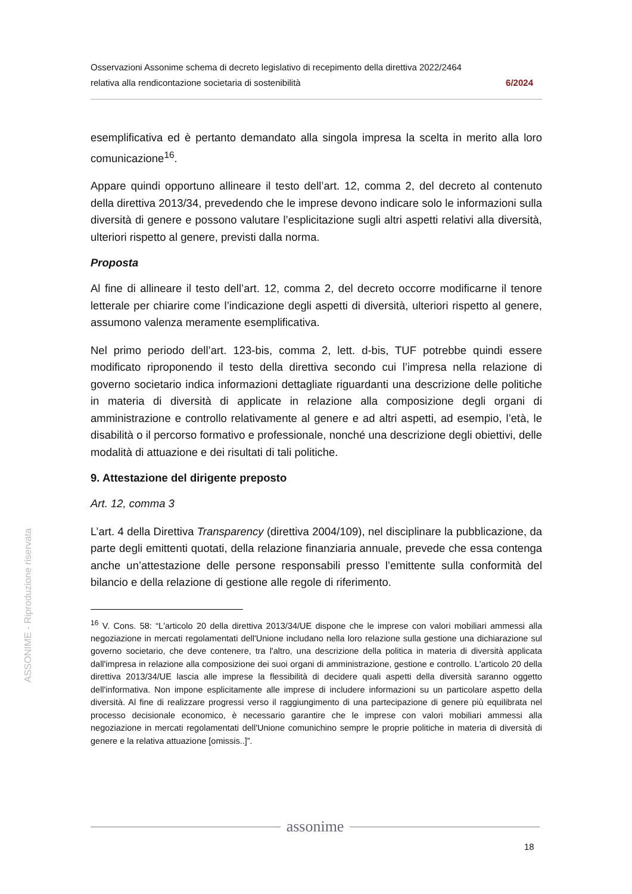Osservazioni Assonime schema di decreto legislativo di recepimento della direttiva 2022/2464
relativa alla rendicontazione societaria di sostenibilità 6/2024
esemplificativa ed è pertanto demandato alla singola impresa la scelta in merito alla loro comunicazione<sup>16</sup>.
Appare quindi opportuno allineare il testo dell’art. 12, comma 2, del decreto al contenuto della direttiva 2013/34, prevedendo che le imprese devono indicare solo le informazioni sulla diversità di genere e possono valutare l’esplicitazione sugli altri aspetti relativi alla diversità, ulteriori rispetto al genere, previsti dalla norma.
Proposta
Al fine di allineare il testo dell’art. 12, comma 2, del decreto occorre modificarne il tenore letterale per chiarire come l’indicazione degli aspetti di diversità, ulteriori rispetto al genere, assumono valenza meramente esemplificativa.
Nel primo periodo dell’art. 123-bis, comma 2, lett. d-bis, TUF potrebbe quindi essere modificato riproponendo il testo della direttiva secondo cui l’impresa nella relazione di governo societario indica informazioni dettagliate riguardanti una descrizione delle politiche in materia di diversità di applicate in relazione alla composizione degli organi di amministrazione e controllo relativamente al genere e ad altri aspetti, ad esempio, l’età, le disabilità o il percorso formativo e professionale, nonché una descrizione degli obiettivi, delle modalità di attuazione e dei risultati di tali politiche.
9. Attestazione del dirigente preposto
Art. 12, comma 3
L’art. 4 della Direttiva Transparency (direttiva 2004/109), nel disciplinare la pubblicazione, da parte degli emittenti quotati, della relazione finanziaria annuale, prevede che essa contenga anche un’attestazione delle persone responsabili presso l’emittente sulla conformità del bilancio e della relazione di gestione alle regole di riferimento.
<sup>16</sup> V. Cons. 58: “L'articolo 20 della direttiva 2013/34/UE dispone che le imprese con valori mobiliari ammessi alla negoziazione in mercati regolamentati dell'Unione includano nella loro relazione sulla gestione una dichiarazione sul governo societario, che deve contenere, tra l'altro, una descrizione della politica in materia di diversità applicata dall'impresa in relazione alla composizione dei suoi organi di amministrazione, gestione e controllo. L'articolo 20 della direttiva 2013/34/UE lascia alle imprese la flessibilità di decidere quali aspetti della diversità saranno oggetto dell'informativa. Non impone esplicitamente alle imprese di includere informazioni su un particolare aspetto della diversità. Al fine di realizzare progressi verso il raggiungimento di una partecipazione di genere più equilibrata nel processo decisionale economico, è necessario garantire che le imprese con valori mobiliari ammessi alla negoziazione in mercati regolamentati dell'Unione comunichino sempre le proprie politiche in materia di diversità di genere e la relativa attuazione [omissis..]”.
ASSONIME - Riproduzione riservata
assonime
18